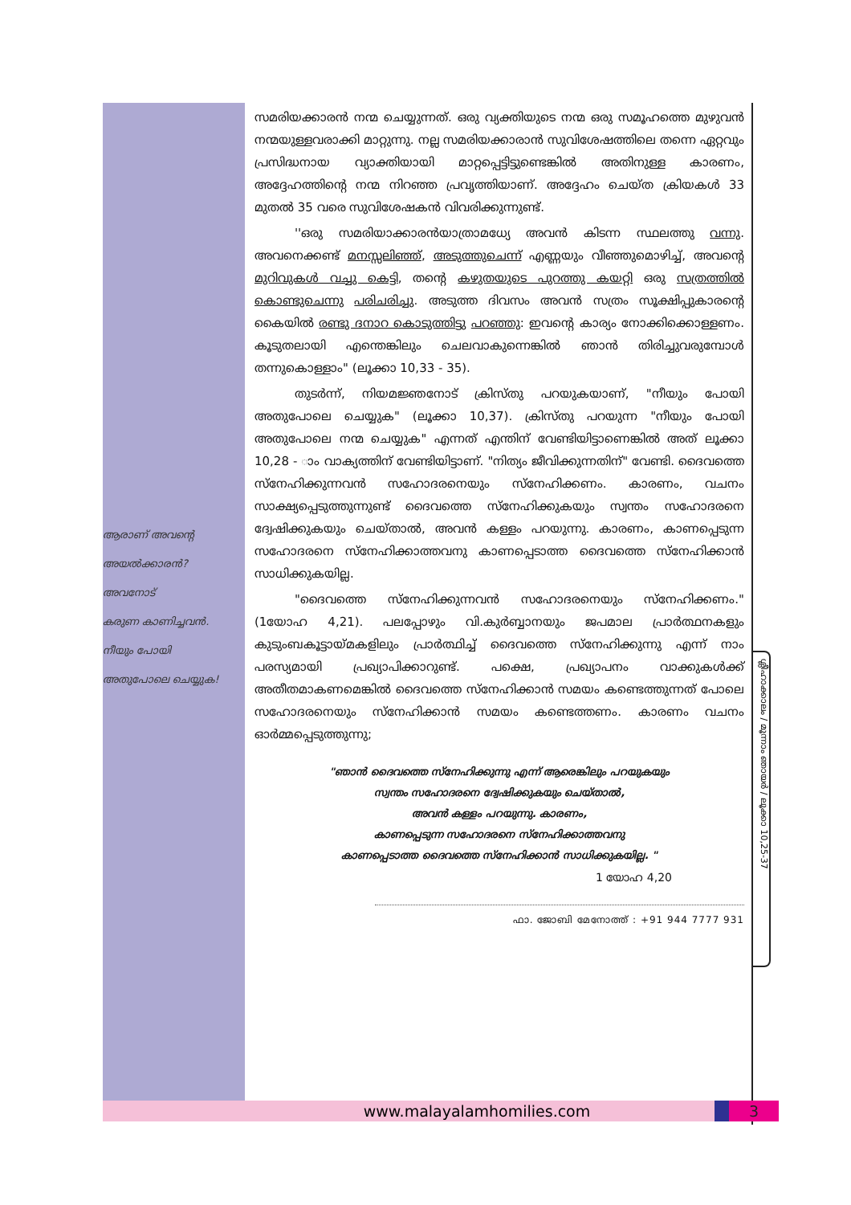ആരാണ് അവന്റെ
അയൽക്കാരൻ?
അവനോട്
കരുണ കാണിച്ചവൻ.
നീയും പോയി
അതുപോലെ ചെയ്യുക!
സമരിയക്കാരൻ നന്മ ചെയ്യുന്നത്. ഒരു വ്യക്തിയുടെ നന്മ ഒരു സമൂഹത്തെ മുഴുവൻ നന്മയുള്ളവരാക്കി മാറ്റുന്നു. നല്ല സമരിയക്കാരാൻ സുവിശേഷത്തിലെ തന്നെ ഏറ്റവും പ്രസിദ്ധനായ വ്യാക്തിയായി മാറ്റപ്പെട്ടിട്ടുണ്ടെങ്കിൽ അതിനുള്ള കാരണം, അദ്ദേഹത്തിന്റെ നന്മ നിറഞ്ഞ പ്രവൃത്തിയാണ്. അദ്ദേഹം ചെയ്ത ക്രിയകൾ 33 മുതൽ 35 വരെ സുവിശേഷകൻ വിവരിക്കുന്നുണ്ട്.
''ഒരു സമരിയാക്കാരൻയാത്രാമധ്യേ അവൻ കിടന്ന സ്ഥലത്തു വന്നു. അവനെക്കണ്ട് മനസ്സലിഞ്ഞ്, അടുത്തുചെന്ന് എണ്ണയും വീഞ്ഞുമൊഴിച്ച്, അവന്റെ മുറിവുകൾ വച്ചു കെട്ടി, തന്റെ കഴുതയുടെ പുറത്തു കയറ്റി ഒരു സത്രത്തിൽ കൊണ്ടുചെന്നു പരിചരിച്ചു. അടുത്ത ദിവസം അവൻ സത്രം സൂക്ഷിപ്പുകാരന്റെ കൈയിൽ രണ്ടു ദനാറ കൊടുത്തിട്ടു പറഞ്ഞു: ഇവന്റെ കാര്യം നോക്കിക്കൊള്ളണം. കൂടുതലായി എന്തെങ്കിലും ചെലവാകുന്നെങ്കിൽ ഞാൻ തിരിച്ചുവരുമ്പോൾ തന്നുകൊള്ളാം" (ലൂക്കാ 10,33 - 35).
തുടർന്ന്, നിയമജ്ഞനോട് ക്രിസ്തു പറയുകയാണ്, "നീയും പോയി അതുപോലെ ചെയ്യുക" (ലൂക്കാ 10,37). ക്രിസ്തു പറയുന്ന "നീയും പോയി അതുപോലെ നന്മ ചെയ്യുക" എന്നത് എന്തിന് വേണ്ടിയിട്ടാണെങ്കിൽ അത് ലൂക്കാ 10,28 - ാം വാക്യത്തിന് വേണ്ടിയിട്ടാണ്. "നിത്യം ജീവിക്കുന്നതിന്" വേണ്ടി. ദൈവത്തെ സ്നേഹിക്കുന്നവൻ സഹോദരനെയും സ്നേഹിക്കണം. കാരണം, വചനം സാക്ഷ്യപ്പെടുത്തുന്നുണ്ട് ദൈവത്തെ സ്നേഹിക്കുകയും സ്വന്തം സഹോദരനെ ദ്വേഷിക്കുകയും ചെയ്താൽ, അവൻ കള്ളം പറയുന്നു. കാരണം, കാണപ്പെടുന്ന സഹോദരനെ സ്നേഹിക്കാത്തവനു കാണപ്പെടാത്ത ദൈവത്തെ സ്നേഹിക്കാൻ സാധിക്കുകയില്ല.
"ദൈവത്തെ സ്നേഹിക്കുന്നവൻ സഹോദരനെയും സ്നേഹിക്കണം." (1യോഹ 4,21). പലപ്പോഴും വി.കുർബ്ബാനയും ജപമാല പ്രാർത്ഥനകളും കുടുംബകൂട്ടായ്മകളിലും പ്രാർത്ഥിച്ച് ദൈവത്തെ സ്നേഹിക്കുന്നു എന്ന് നാം പരസ്യമായി പ്രഖ്യാപിക്കാറുണ്ട്. പക്ഷെ, പ്രഖ്യാപനം വാക്കുകൾക്ക് അതീതമാകണമെങ്കിൽ ദൈവത്തെ സ്നേഹിക്കാൻ സമയം കണ്ടെത്തുന്നത് പോലെ സഹോദരനെയും സ്നേഹിക്കാൻ സമയം കണ്ടെത്തണം. കാരണം വചനം ഓർമ്മപ്പെടുത്തുന്നു;
"ഞാൻ ദൈവത്തെ സ്നേഹിക്കുന്നു എന്ന് ആരെങ്കിലും പറയുകയും
സ്വന്തം സഹോദരനെ ദ്വേഷിക്കുകയും ചെയ്താൽ,
അവൻ കള്ളം പറയുന്നു. കാരണം,
കാണപ്പെടുന്ന സഹോദരനെ സ്നേഹിക്കാത്തവനു
കാണപ്പെടാത്ത ദൈവത്തെ സ്നേഹിക്കാൻ സാധിക്കുകയില്ല. "
1 യോഹ 4,20
ഫാ. ജോബി മേനോത്ത് : +91 944 7777 931
ശ്ലീഹാക്കാലം / മൂന്നാം ഞായർ / ലൂക്കാ 10,25-37
www.malayalamhomilies.com 3